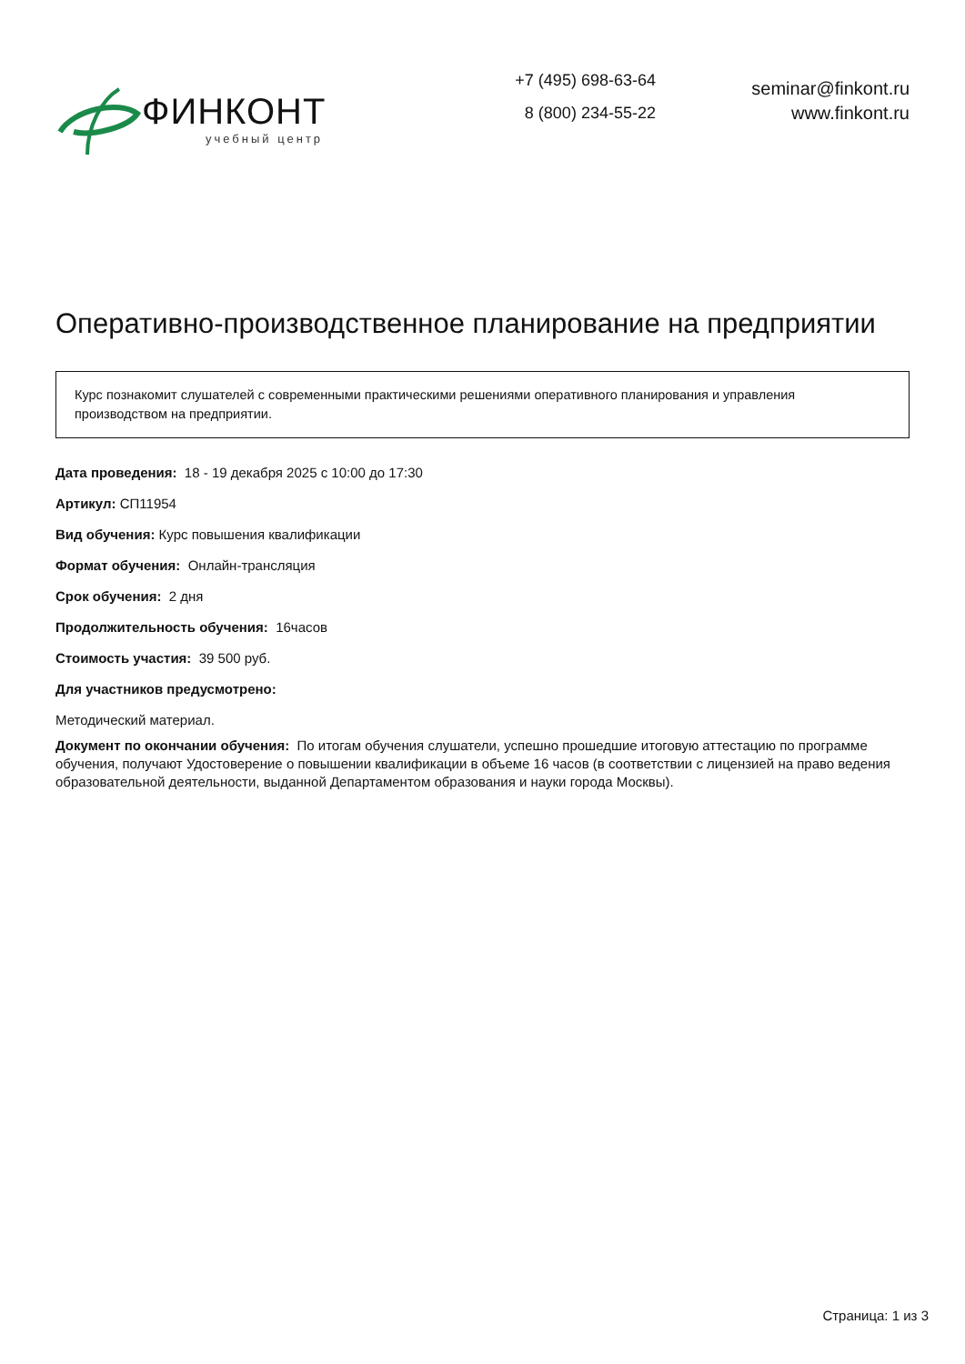ФИНКОНТ
учебный центр
+7 (495) 698-63-64
8 (800) 234-55-22
seminar@finkont.ru
www.finkont.ru
Оперативно-производственное планирование на предприятии
Курс познакомит слушателей с современными практическими решениями оперативного планирования и управления производством на предприятии.
Дата проведения: 18 - 19 декабря 2025 с 10:00 до 17:30
Артикул: СП11954
Вид обучения: Курс повышения квалификации
Формат обучения: Онлайн-трансляция
Срок обучения: 2 дня
Продолжительность обучения: 16часов
Стоимость участия: 39 500 руб.
Для участников предусмотрено:
Методический материал.
Документ по окончании обучения: По итогам обучения слушатели, успешно прошедшие итоговую аттестацию по программе обучения, получают Удостоверение о повышении квалификации в объеме 16 часов (в соответствии с лицензией на право ведения образовательной деятельности, выданной Департаментом образования и науки города Москвы).
Страница: 1 из 3